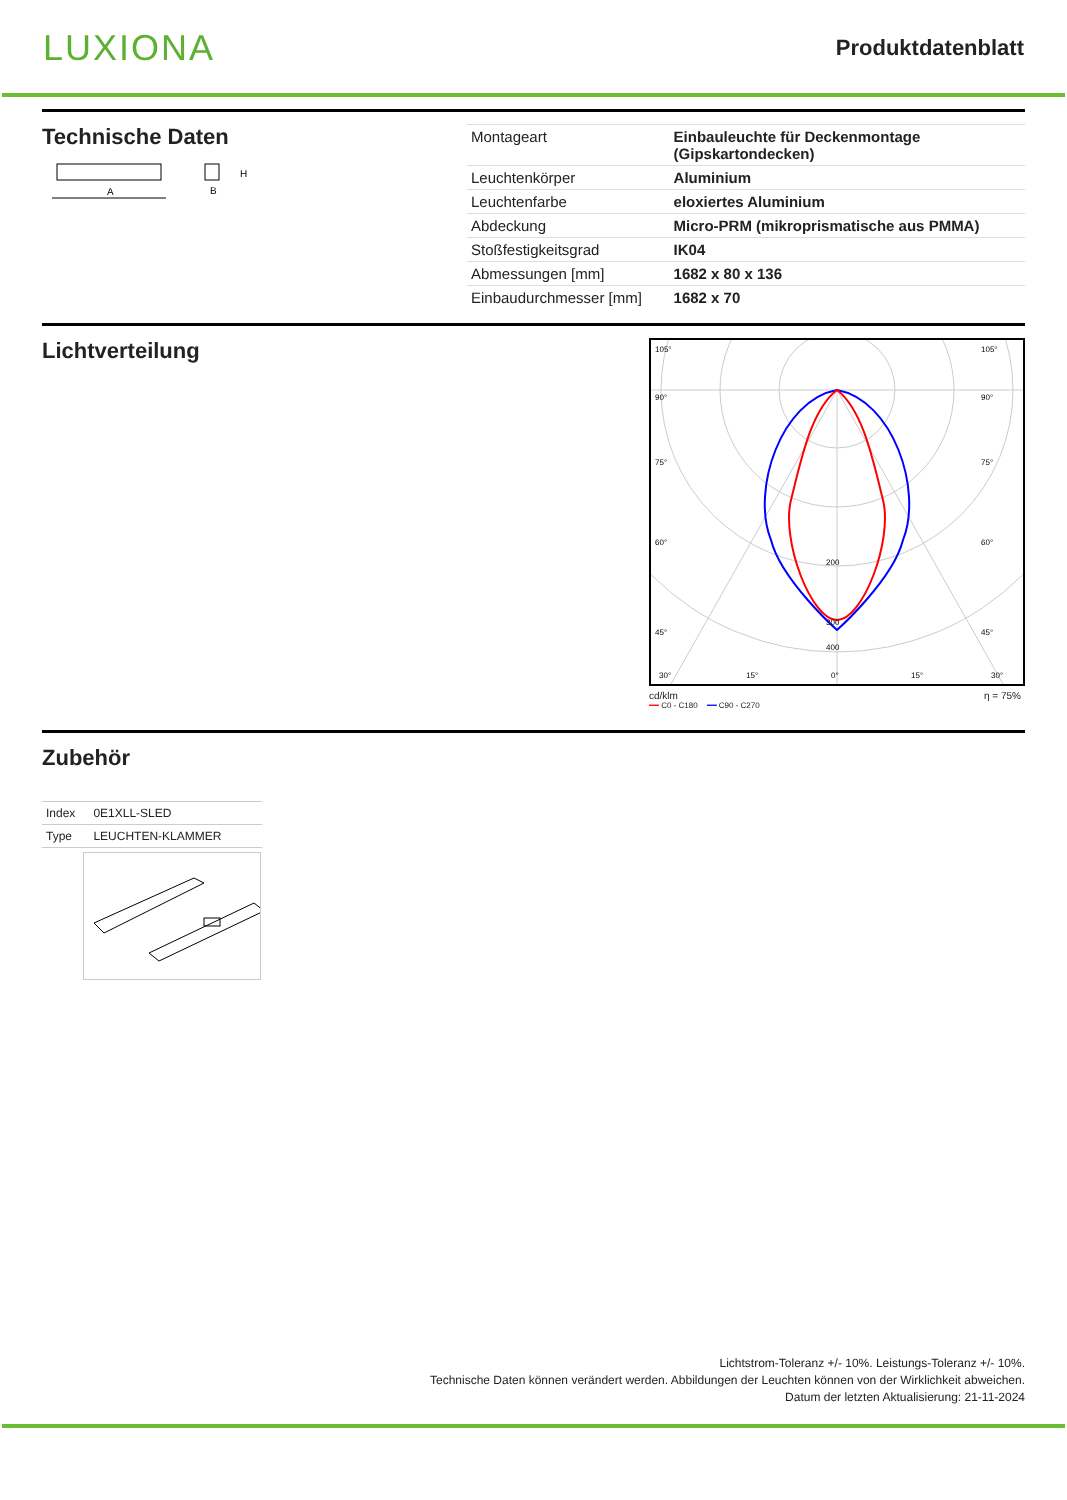LUXIONA
Produktdatenblatt
Technische Daten
A
B
H
| Montageart | Einbauleuchte für Deckenmontage (Gipskartondecken) |
| Leuchtenkörper | Aluminium |
| Leuchtenfarbe | eloxiertes Aluminium |
| Abdeckung | Micro-PRM (mikroprismatische aus PMMA) |
| Stoßfestigkeitsgrad | IK04 |
| Abmessungen [mm] | 1682 x 80 x 136 |
| Einbaudurchmesser [mm] | 1682 x 70 |
Lichtverteilung
105°
90°
75°
60°
45°
105°
90°
75°
60°
45°
200
300
400
30°
15°
0°
15°
30°
cd/klm η = 75%
━━ C0 - C180 ━━ C90 - C270
Zubehör
| Index | 0E1XLL-SLED |
| Type | LEUCHTEN-KLAMMER |
Lichtstrom-Toleranz +/- 10%. Leistungs-Toleranz +/- 10%.
Technische Daten können verändert werden. Abbildungen der Leuchten können von der Wirklichkeit abweichen.
Datum der letzten Aktualisierung: 21-11-2024